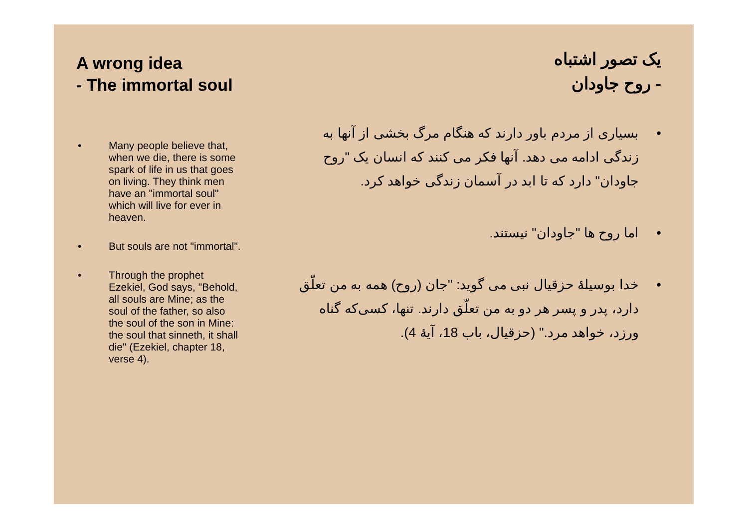A wrong idea
- The immortal soul
• Many people believe that, when we die, there is some spark of life in us that goes on living. They think men have an "immortal soul" which will live for ever in heaven.
• But souls are not "immortal".
• Through the prophet Ezekiel, God says, "Behold, all souls are Mine; as the soul of the father, so also the soul of the son in Mine: the soul that sinneth, it shall die" (Ezekiel, chapter 18, verse 4).
یک تصور اشتباه
- روح جاودان
• بسیاری از مردم باور دارند که هنگام مرگ بخشی از آنها به زندگی ادامه می دهد. آنها فکر می کنند که انسان یک "روح جاودان" دارد که تا ابد در آسمان زندگی خواهد کرد.
• اما روح ها "جاودان" نیستند.
• خدا بوسیلهٔ حزقیال نبی می گوید: "جان (روح) همه به من تعلّق دارد، پدر و پسر هر دو به من تعلّق دارند. تنها، کسی‌که گناه ورزد، خواهد مرد." (حزقیال، باب 18، آیهٔ 4).